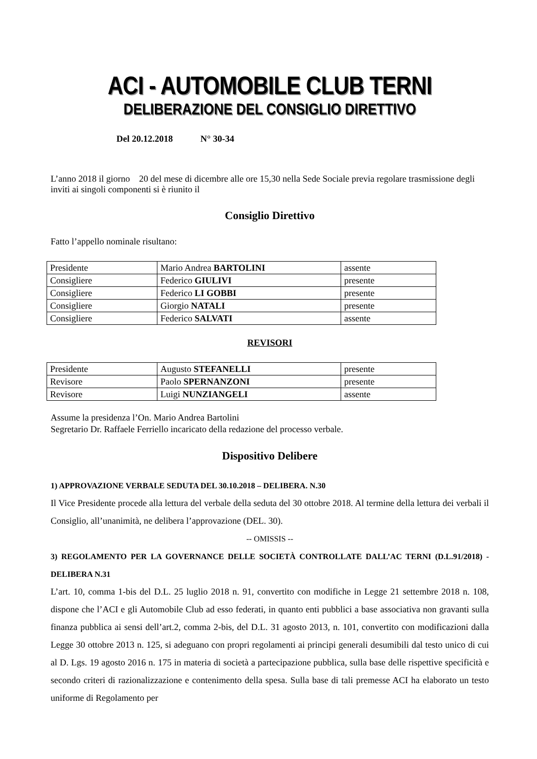ACI - AUTOMOBILE CLUB TERNI
DELIBERAZIONE DEL CONSIGLIO DIRETTIVO
Del 20.12.2018 N° 30-34
L’anno 2018 il giorno 20 del mese di dicembre alle ore 15,30 nella Sede Sociale previa regolare trasmissione degli inviti ai singoli componenti si è riunito il
Consiglio Direttivo
Fatto l’appello nominale risultano:
| Presidente | Mario Andrea BARTOLINI | assente |
| Consigliere | Federico GIULIVI | presente |
| Consigliere | Federico LI GOBBI | presente |
| Consigliere | Giorgio NATALI | presente |
| Consigliere | Federico SALVATI | assente |
REVISORI
| Presidente | Augusto STEFANELLI | presente |
| Revisore | Paolo SPERNANZONI | presente |
| Revisore | Luigi NUNZIANGELI | assente |
Assume la presidenza l’On. Mario Andrea Bartolini
Segretario Dr. Raffaele Ferriello incaricato della redazione del processo verbale.
Dispositivo Delibere
1) APPROVAZIONE VERBALE SEDUTA DEL 30.10.2018 – DELIBERA. N.30
Il Vice Presidente procede alla lettura del verbale della seduta del 30 ottobre 2018. Al termine della lettura dei verbali il Consiglio, all’unanimità, ne delibera l’approvazione (DEL. 30).
-- OMISSIS --
3) REGOLAMENTO PER LA GOVERNANCE DELLE SOCIETÀ CONTROLLATE DALL’AC TERNI (D.L.91/2018) - DELIBERA N.31
L’art. 10, comma 1-bis del D.L. 25 luglio 2018 n. 91, convertito con modifiche in Legge 21 settembre 2018 n. 108, dispone che l’ACI e gli Automobile Club ad esso federati, in quanto enti pubblici a base associativa non gravanti sulla finanza pubblica ai sensi dell’art.2, comma 2-bis, del D.L. 31 agosto 2013, n. 101, convertito con modificazioni dalla Legge 30 ottobre 2013 n. 125, si adeguano con propri regolamenti ai principi generali desumibili dal testo unico di cui al D. Lgs. 19 agosto 2016 n. 175 in materia di società a partecipazione pubblica, sulla base delle rispettive specificità e secondo criteri di razionalizzazione e contenimento della spesa. Sulla base di tali premesse ACI ha elaborato un testo uniforme di Regolamento per